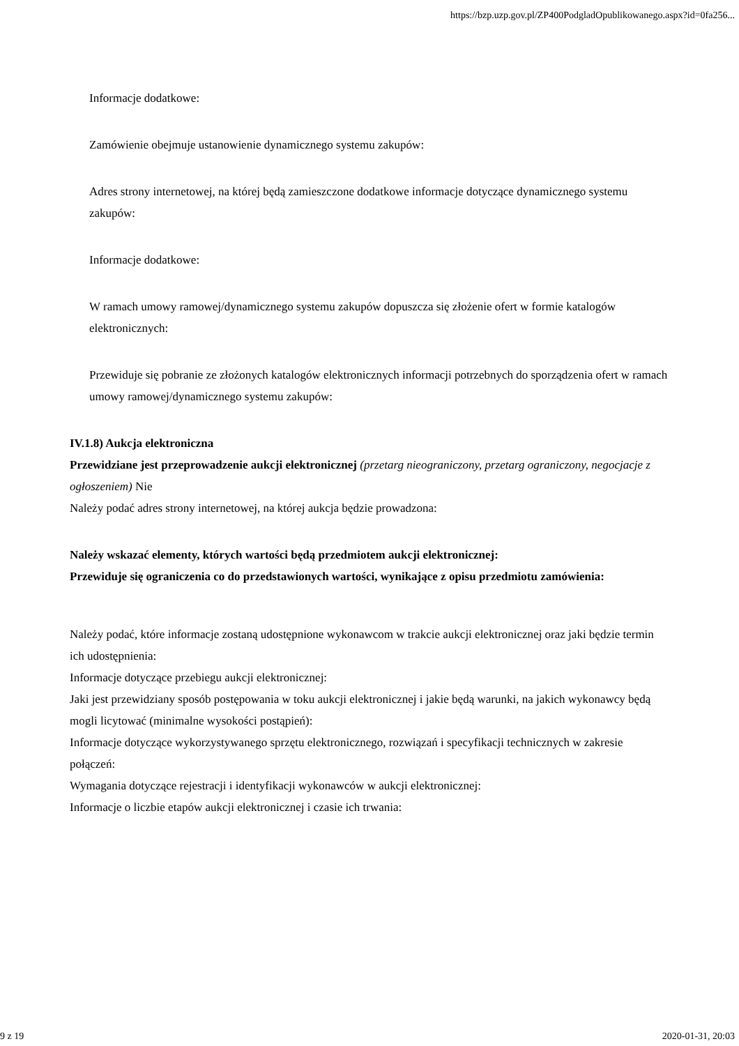https://bzp.uzp.gov.pl/ZP400PodgladOpublikowanego.aspx?id=0fa256...
Informacje dodatkowe:
Zamówienie obejmuje ustanowienie dynamicznego systemu zakupów:
Adres strony internetowej, na której będą zamieszczone dodatkowe informacje dotyczące dynamicznego systemu zakupów:
Informacje dodatkowe:
W ramach umowy ramowej/dynamicznego systemu zakupów dopuszcza się złożenie ofert w formie katalogów elektronicznych:
Przewiduje się pobranie ze złożonych katalogów elektronicznych informacji potrzebnych do sporządzenia ofert w ramach umowy ramowej/dynamicznego systemu zakupów:
IV.1.8) Aukcja elektroniczna
Przewidziane jest przeprowadzenie aukcji elektronicznej (przetarg nieograniczony, przetarg ograniczony, negocjacje z ogłoszeniem) Nie
Należy podać adres strony internetowej, na której aukcja będzie prowadzona:
Należy wskazać elementy, których wartości będą przedmiotem aukcji elektronicznej:
Przewiduje się ograniczenia co do przedstawionych wartości, wynikające z opisu przedmiotu zamówienia:
Należy podać, które informacje zostaną udostępnione wykonawcom w trakcie aukcji elektronicznej oraz jaki będzie termin ich udostępnienia:
Informacje dotyczące przebiegu aukcji elektronicznej:
Jaki jest przewidziany sposób postępowania w toku aukcji elektronicznej i jakie będą warunki, na jakich wykonawcy będą mogli licytować (minimalne wysokości postąpień):
Informacje dotyczące wykorzystywanego sprzętu elektronicznego, rozwiązań i specyfikacji technicznych w zakresie połączeń:
Wymagania dotyczące rejestracji i identyfikacji wykonawców w aukcji elektronicznej:
Informacje o liczbie etapów aukcji elektronicznej i czasie ich trwania:
9 z 19 2020-01-31, 20:03